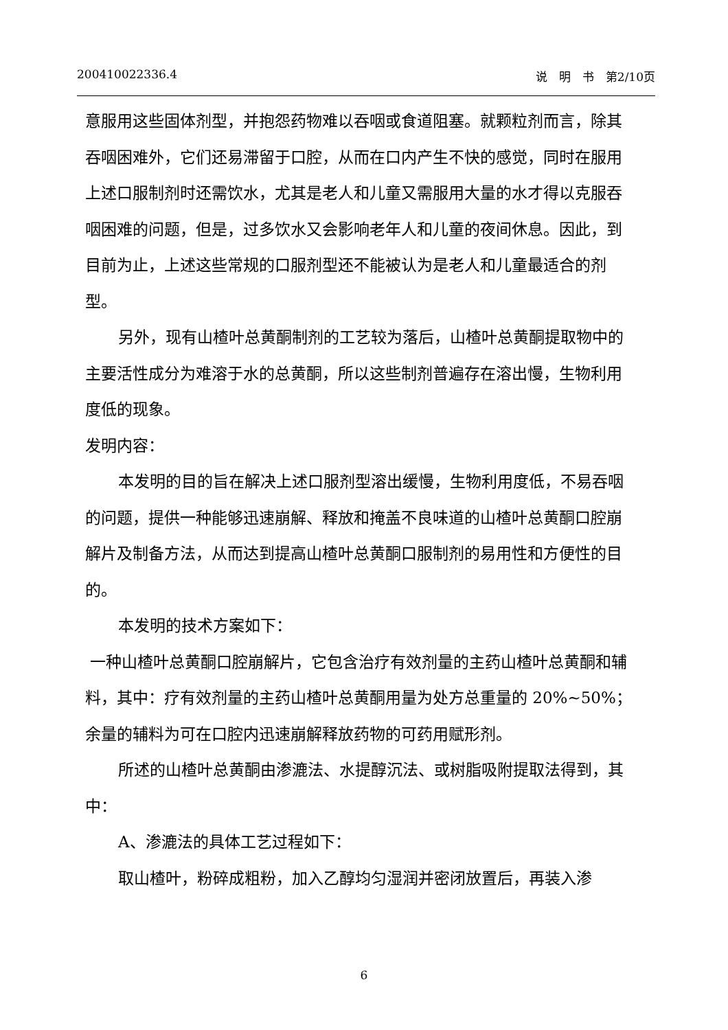200410022336.4 说　明　书　第2/10页
意服用这些固体剂型，并抱怨药物难以吞咽或食道阻塞。就颗粒剂而言，除其吞咽困难外，它们还易滞留于口腔，从而在口内产生不快的感觉，同时在服用上述口服制剂时还需饮水，尤其是老人和儿童又需服用大量的水才得以克服吞咽困难的问题，但是，过多饮水又会影响老年人和儿童的夜间休息。因此，到目前为止，上述这些常规的口服剂型还不能被认为是老人和儿童最适合的剂型。
另外，现有山楂叶总黄酮制剂的工艺较为落后，山楂叶总黄酮提取物中的主要活性成分为难溶于水的总黄酮，所以这些制剂普遍存在溶出慢，生物利用度低的现象。
发明内容：
本发明的目的旨在解决上述口服剂型溶出缓慢，生物利用度低，不易吞咽的问题，提供一种能够迅速崩解、释放和掩盖不良味道的山楂叶总黄酮口腔崩解片及制备方法，从而达到提高山楂叶总黄酮口服制剂的易用性和方便性的目的。
本发明的技术方案如下：
一种山楂叶总黄酮口腔崩解片，它包含治疗有效剂量的主药山楂叶总黄酮和辅料，其中：疗有效剂量的主药山楂叶总黄酮用量为处方总重量的 20%~50%；余量的辅料为可在口腔内迅速崩解释放药物的可药用赋形剂。
所述的山楂叶总黄酮由渗漉法、水提醇沉法、或树脂吸附提取法得到，其中：
A、渗漉法的具体工艺过程如下：
取山楂叶，粉碎成粗粉，加入乙醇均匀湿润并密闭放置后，再装入渗
6